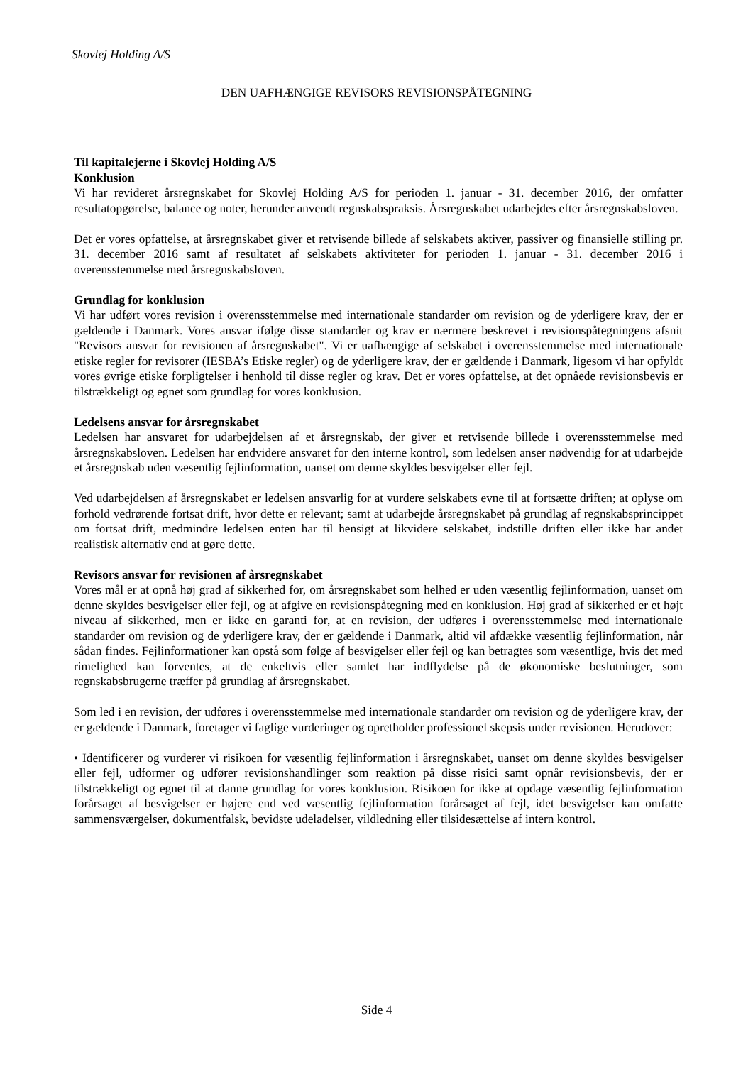Skovlej Holding A/S
DEN UAFHÆNGIGE REVISORS REVISIONSPÅTEGNING
Til kapitalejerne i Skovlej Holding A/S
Konklusion
Vi har revideret årsregnskabet for Skovlej Holding A/S for perioden 1. januar - 31. december 2016, der omfatter resultatopgørelse, balance og noter, herunder anvendt regnskabspraksis. Årsregnskabet udarbejdes efter årsregnskabsloven.
Det er vores opfattelse, at årsregnskabet giver et retvisende billede af selskabets aktiver, passiver og finansielle stilling pr. 31. december 2016 samt af resultatet af selskabets aktiviteter for perioden 1. januar - 31. december 2016 i overensstemmelse med årsregnskabsloven.
Grundlag for konklusion
Vi har udført vores revision i overensstemmelse med internationale standarder om revision og de yderligere krav, der er gældende i Danmark. Vores ansvar ifølge disse standarder og krav er nærmere beskrevet i revisionspåtegningens afsnit "Revisors ansvar for revisionen af årsregnskabet". Vi er uafhængige af selskabet i overensstemmelse med internationale etiske regler for revisorer (IESBA’s Etiske regler) og de yderligere krav, der er gældende i Danmark, ligesom vi har opfyldt vores øvrige etiske forpligtelser i henhold til disse regler og krav. Det er vores opfattelse, at det opnåede revisionsbevis er tilstrækkeligt og egnet som grundlag for vores konklusion.
Ledelsens ansvar for årsregnskabet
Ledelsen har ansvaret for udarbejdelsen af et årsregnskab, der giver et retvisende billede i overensstemmelse med årsregnskabsloven. Ledelsen har endvidere ansvaret for den interne kontrol, som ledelsen anser nødvendig for at udarbejde et årsregnskab uden væsentlig fejlinformation, uanset om denne skyldes besvigelser eller fejl.
Ved udarbejdelsen af årsregnskabet er ledelsen ansvarlig for at vurdere selskabets evne til at fortsætte driften; at oplyse om forhold vedrørende fortsat drift, hvor dette er relevant; samt at udarbejde årsregnskabet på grundlag af regnskabsprincippet om fortsat drift, medmindre ledelsen enten har til hensigt at likvidere selskabet, indstille driften eller ikke har andet realistisk alternativ end at gøre dette.
Revisors ansvar for revisionen af årsregnskabet
Vores mål er at opnå høj grad af sikkerhed for, om årsregnskabet som helhed er uden væsentlig fejlinformation, uanset om denne skyldes besvigelser eller fejl, og at afgive en revisionspåtegning med en konklusion. Høj grad af sikkerhed er et højt niveau af sikkerhed, men er ikke en garanti for, at en revision, der udføres i overensstemmelse med internationale standarder om revision og de yderligere krav, der er gældende i Danmark, altid vil afdække væsentlig fejlinformation, når sådan findes. Fejlinformationer kan opstå som følge af besvigelser eller fejl og kan betragtes som væsentlige, hvis det med rimelighed kan forventes, at de enkeltvis eller samlet har indflydelse på de økonomiske beslutninger, som regnskabsbrugerne træffer på grundlag af årsregnskabet.
Som led i en revision, der udføres i overensstemmelse med internationale standarder om revision og de yderligere krav, der er gældende i Danmark, foretager vi faglige vurderinger og opretholder professionel skepsis under revisionen. Herudover:
• Identificerer og vurderer vi risikoen for væsentlig fejlinformation i årsregnskabet, uanset om denne skyldes besvigelser eller fejl, udformer og udfører revisionshandlinger som reaktion på disse risici samt opnår revisionsbevis, der er tilstrækkeligt og egnet til at danne grundlag for vores konklusion. Risikoen for ikke at opdage væsentlig fejlinformation forårsaget af besvigelser er højere end ved væsentlig fejlinformation forårsaget af fejl, idet besvigelser kan omfatte sammensværgelser, dokumentfalsk, bevidste udeladelser, vildledning eller tilsidesættelse af intern kontrol.
Side 4